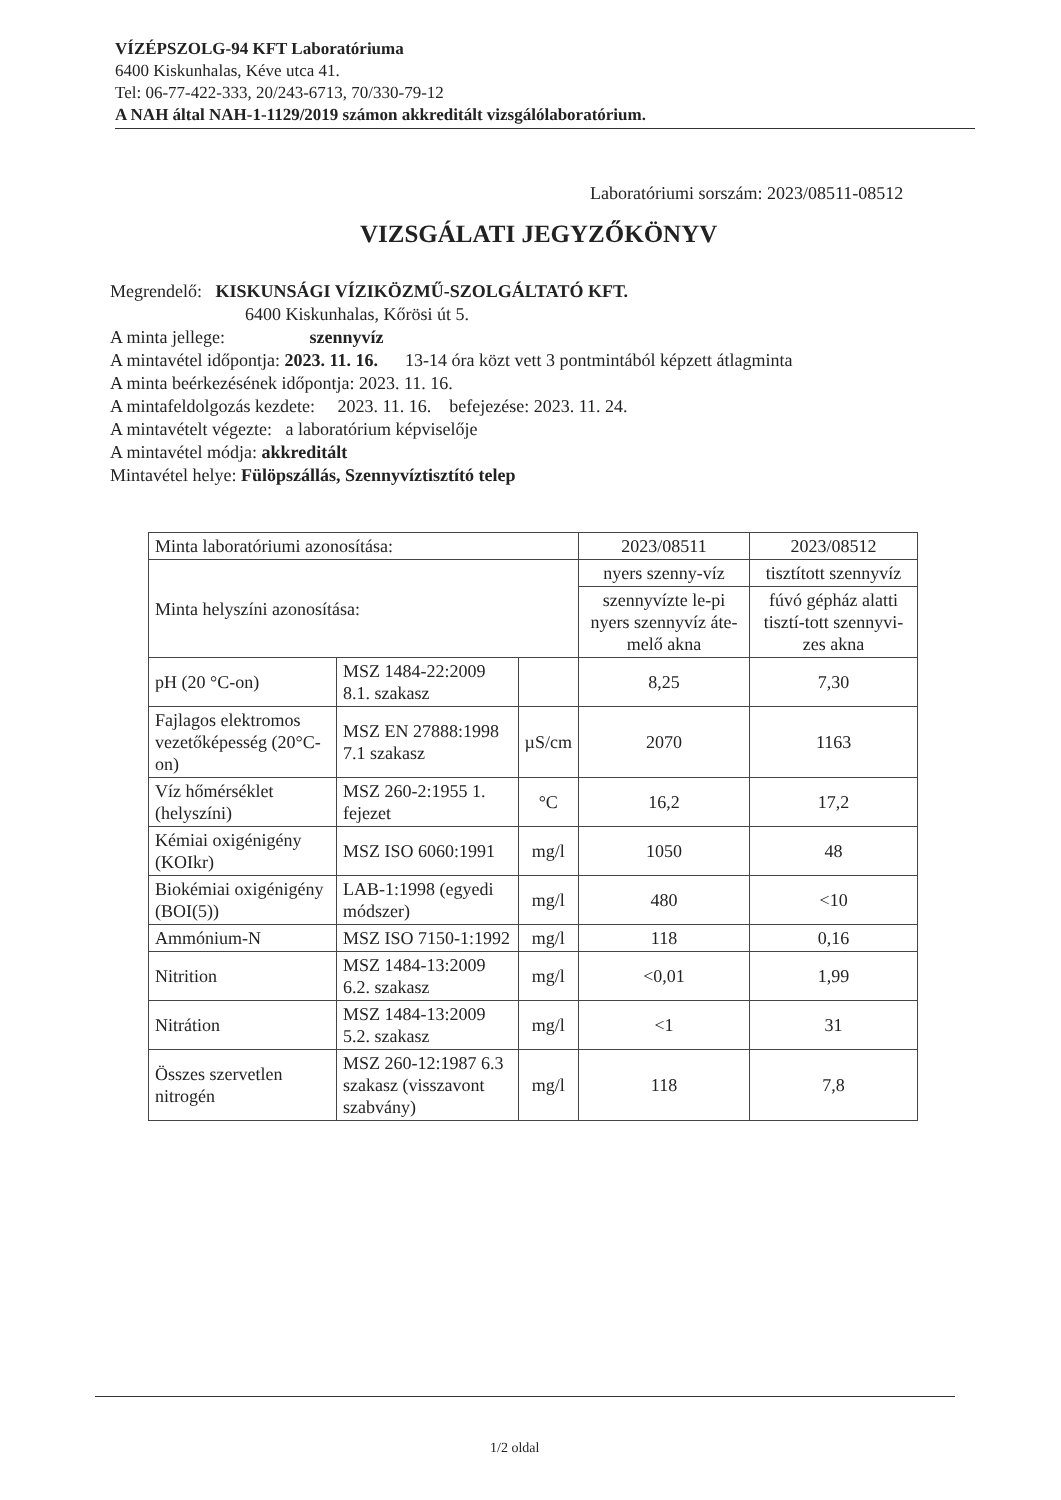VÍZÉPSZOLG-94 KFT Laboratóriuma
6400 Kiskunhalas, Kéve utca 41.
Tel: 06-77-422-333, 20/243-6713, 70/330-79-12
A NAH által NAH-1-1129/2019 számon akkreditált vizsgálólaboratórium.
Laboratóriumi sorszám: 2023/08511-08512
VIZSGÁLATI JEGYZŐKÖNYV
Megrendelő: KISKUNSÁGI VÍZIKÖZMŰ-SZOLGÁLTATÓ KFT.
6400 Kiskunhalas, Kőrösi út 5.
A minta jellege: szennyvíz
A mintavétel időpontja: 2023. 11. 16. 13-14 óra közt vett 3 pontmintából képzett átlagminta
A minta beérkezésének időpontja: 2023. 11. 16.
A mintafeldolgozás kezdete: 2023. 11. 16. befejezése: 2023. 11. 24.
A mintavételt végezte: a laboratórium képviselője
A mintavétel módja: akkreditált
Mintavétel helye: Fülöpszállás, Szennyvíztisztító telep
| Minta laboratóriumi azonosítása: | | | 2023/08511 | 2023/08512 |
| Minta helyszíni azonosítása: | | | nyers szenny-víz | tisztított szennyvíz |
| | | | szennyvízte le-pi nyers szennyvíz áte-melő akna | fúvó gépház alatti tisztí-tott szennyvi-zes akna |
| pH (20 °C-on) | MSZ 1484-22:2009 8.1. szakasz | | 8,25 | 7,30 |
| Fajlagos elektromos vezetőképesség (20°C-on) | MSZ EN 27888:1998 7.1 szakasz | µS/cm | 2070 | 1163 |
| Víz hőmérséklet (helyszíni) | MSZ 260-2:1955 1. fejezet | °C | 16,2 | 17,2 |
| Kémiai oxigénigény (KOIkr) | MSZ ISO 6060:1991 | mg/l | 1050 | 48 |
| Biokémiai oxigénigény (BOI(5)) | LAB-1:1998 (egyedi módszer) | mg/l | 480 | <10 |
| Ammónium-N | MSZ ISO 7150-1:1992 | mg/l | 118 | 0,16 |
| Nitrition | MSZ 1484-13:2009 6.2. szakasz | mg/l | <0,01 | 1,99 |
| Nitrátion | MSZ 1484-13:2009 5.2. szakasz | mg/l | <1 | 31 |
| Összes szervetlen nitrogén | MSZ 260-12:1987 6.3 szakasz (visszavont szabvány) | mg/l | 118 | 7,8 |
1/2 oldal